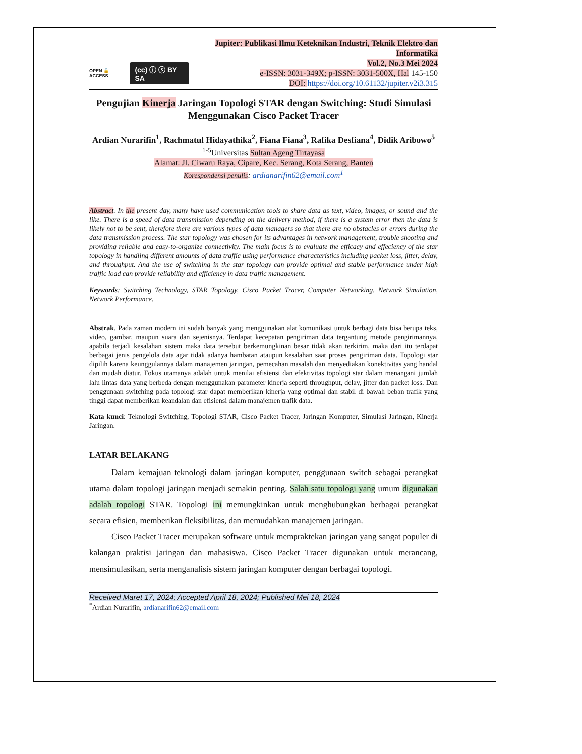OPEN 🔓 ACCESS (cc) ⓘ ⓢ BY SA
Jupiter: Publikasi Ilmu Keteknikan Industri, Teknik Elektro dan Informatika
Vol.2, No.3 Mei 2024
e-ISSN: 3031-349X; p-ISSN: 3031-500X, Hal 145-150
DOI: https://doi.org/10.61132/jupiter.v2i3.315
Pengujian Kinerja Jaringan Topologi STAR dengan Switching: Studi Simulasi Menggunakan Cisco Packet Tracer
Ardian Nurarifin<sup>1</sup>, Rachmatul Hidayathika<sup>2</sup>, Fiana Fiana<sup>3</sup>, Rafika Desfiana<sup>4</sup>, Didik Aribowo<sup>5</sup>
<sup>1-5</sup>Universitas Sultan Ageng Tirtayasa
Alamat: Jl. Ciwaru Raya, Cipare, Kec. Serang, Kota Serang, Banten
Korespondensi penulis: ardianarifin62@email.com<sup>1</sup>
Abstract. In the present day, many have used communication tools to share data as text, video, images, or sound and the like. There is a speed of data transmission depending on the delivery method, if there is a system error then the data is likely not to be sent, therefore there are various types of data managers so that there are no obstacles or errors during the data transmission process. The star topology was chosen for its advantages in network management, trouble shooting and providing reliable and easy-to-organize connectivity. The main focus is to evaluate the efficacy and effeciency of the star topology in handling different amounts of data traffic using performance characteristics including packet loss, jitter, delay, and throughput. And the use of switching in the star topology can provide optimal and stable performance under high traffic load can provide reliability and efficiency in data traffic management.
Keywords: Switching Technology, STAR Topology, Cisco Packet Tracer, Computer Networking, Network Simulation, Network Performance.
Abstrak. Pada zaman modern ini sudah banyak yang menggunakan alat komunikasi untuk berbagi data bisa berupa teks, video, gambar, maupun suara dan sejenisnya. Terdapat kecepatan pengiriman data tergantung metode pengirimannya, apabila terjadi kesalahan sistem maka data tersebut berkemungkinan besar tidak akan terkirim, maka dari itu terdapat berbagai jenis pengelola data agar tidak adanya hambatan ataupun kesalahan saat proses pengiriman data. Topologi star dipilih karena keunggulannya dalam manajemen jaringan, pemecahan masalah dan menyediakan konektivitas yang handal dan mudah diatur. Fokus utamanya adalah untuk menilai efisiensi dan efektivitas topologi star dalam menangani jumlah lalu lintas data yang berbeda dengan menggunakan parameter kinerja seperti throughput, delay, jitter dan packet loss. Dan penggunaan switching pada topologi star dapat memberikan kinerja yang optimal dan stabil di bawah beban trafik yang tinggi dapat memberikan keandalan dan efisiensi dalam manajemen trafik data.
Kata kunci: Teknologi Switching, Topologi STAR, Cisco Packet Tracer, Jaringan Komputer, Simulasi Jaringan, Kinerja Jaringan.
LATAR BELAKANG
Dalam kemajuan teknologi dalam jaringan komputer, penggunaan switch sebagai perangkat utama dalam topologi jaringan menjadi semakin penting. Salah satu topologi yang umum digunakan adalah topologi STAR. Topologi ini memungkinkan untuk menghubungkan berbagai perangkat secara efisien, memberikan fleksibilitas, dan memudahkan manajemen jaringan.
Cisco Packet Tracer merupakan software untuk mempraktekan jaringan yang sangat populer di kalangan praktisi jaringan dan mahasiswa. Cisco Packet Tracer digunakan untuk merancang, mensimulasikan, serta menganalisis sistem jaringan komputer dengan berbagai topologi.
Received Maret 17, 2024; Accepted April 18, 2024; Published Mei 18, 2024
<sup>*</sup> Ardian Nurarifin, ardianarifin62@email.com